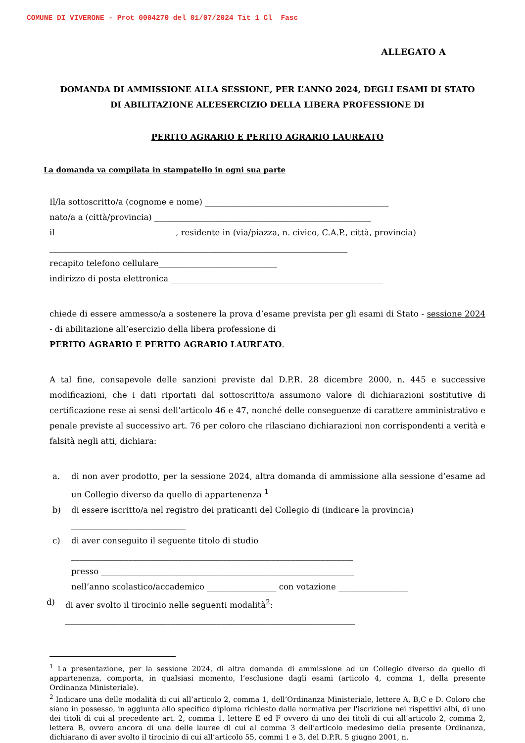COMUNE DI VIVERONE - Prot 0004270 del 01/07/2024 Tit 1 Cl Fasc
ALLEGATO A
DOMANDA DI AMMISSIONE ALLA SESSIONE, PER L’ANNO 2024, DEGLI ESAMI DI STATO
DI ABILITAZIONE ALL’ESERCIZIO DELLA LIBERA PROFESSIONE DI
PERITO AGRARIO E PERITO AGRARIO LAUREATO
La domanda va compilata in stampatello in ogni sua parte
Il/la sottoscritto/a (cognome e nome) _____________________________________________
nato/a a (città/provincia) _____________________________________________________
il _____________________________, residente in (via/piazza, n. civico, C.A.P., città, provincia)
_________________________________________________________________________
recapito telefono cellulare_____________________________
indirizzo di posta elettronica ____________________________________________________
chiede di essere ammesso/a a sostenere la prova d’esame prevista per gli esami di Stato - sessione 2024 - di abilitazione all’esercizio della libera professione di
PERITO AGRARIO E PERITO AGRARIO LAUREATO.
A tal fine, consapevole delle sanzioni previste dal D.P.R. 28 dicembre 2000, n. 445 e successive modificazioni, che i dati riportati dal sottoscritto/a assumono valore di dichiarazioni sostitutive di certificazione rese ai sensi dell’articolo 46 e 47, nonché delle conseguenze di carattere amministrativo e penale previste al successivo art. 76 per coloro che rilasciano dichiarazioni non corrispondenti a verità e falsità negli atti, dichiara:
a. di non aver prodotto, per la sessione 2024, altra domanda di ammissione alla sessione d’esame ad un Collegio diverso da quello di appartenenza <sup>1</sup>
b) di essere iscritto/a nel registro dei praticanti del Collegio di (indicare la provincia)
____________________________
c) di aver conseguito il seguente titolo di studio
_____________________________________________________________________
presso ______________________________________________________________
nell’anno scolastico/accademico _________________ con votazione _________________
d) di aver svolto il tirocinio nelle seguenti modalità<sup>2</sup>:
_______________________________________________________________________
<sup>1</sup> La presentazione, per la sessione 2024, di altra domanda di ammissione ad un Collegio diverso da quello di appartenenza, comporta, in qualsiasi momento, l’esclusione dagli esami (articolo 4, comma 1, della presente Ordinanza Ministeriale).
<sup>2</sup> Indicare una delle modalità di cui all’articolo 2, comma 1, dell’Ordinanza Ministeriale, lettere A, B,C e D. Coloro che siano in possesso, in aggiunta allo specifico diploma richiesto dalla normativa per l'iscrizione nei rispettivi albi, di uno dei titoli di cui al precedente art. 2, comma 1, lettere E ed F ovvero di uno dei titoli di cui all’articolo 2, comma 2, lettera B, ovvero ancora di una delle lauree di cui al comma 3 dell’articolo medesimo della presente Ordinanza, dichiarano di aver svolto il tirocinio di cui all’articolo 55, commi 1 e 3, del D.P.R. 5 giugno 2001, n.